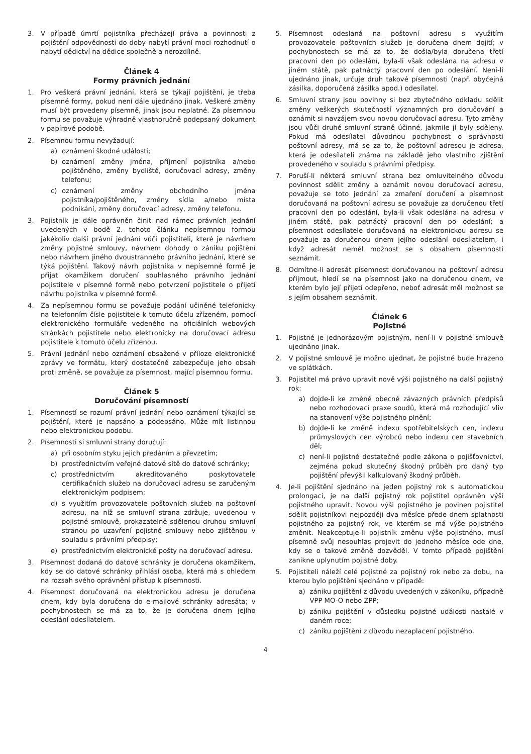3. V případě úmrtí pojistníka přecházejí práva a povinnosti z pojištění odpovědnosti do doby nabytí právní moci rozhodnutí o nabytí dědictví na dědice společně a nerozdílně.
Článek 4
Formy právních jednání
1. Pro veškerá právní jednání, která se týkají pojištění, je třeba písemné formy, pokud není dále ujednáno jinak. Veškeré změny musí být provedeny písemně, jinak jsou neplatné. Za písemnou formu se považuje výhradně vlastnoručně podepsaný dokument v papírové podobě.
2. Písemnou formu nevyžadují:
a) oznámení škodné události;
b) oznámení změny jména, příjmení pojistníka a/nebo pojištěného, změny bydliště, doručovací adresy, změny telefonu;
c) oznámení změny obchodního jména pojistníka/pojištěného, změny sídla a/nebo místa podnikání, změny doručovací adresy, změny telefonu.
3. Pojistník je dále oprávněn činit nad rámec právních jednání uvedených v bodě 2. tohoto článku nepísemnou formou jakékoliv další právní jednání vůči pojistiteli, které je návrhem změny pojistné smlouvy, návrhem dohody o zániku pojištění nebo návrhem jiného dvoustranného právního jednání, které se týká pojištění. Takový návrh pojistníka v nepísemné formě je přijat okamžikem doručení souhlasného právního jednání pojistitele v písemné formě nebo potvrzení pojistitele o přijetí návrhu pojistníka v písemné formě.
4. Za nepísemnou formu se považuje podání učiněné telefonicky na telefonním čísle pojistitele k tomuto účelu zřízeném, pomocí elektronického formuláře vedeného na oficiálních webových stránkách pojistitele nebo elektronicky na doručovací adresu pojistitele k tomuto účelu zřízenou.
5. Právní jednání nebo oznámení obsažené v příloze elektronické zprávy ve formátu, který dostatečně zabezpečuje jeho obsah proti změně, se považuje za písemnost, mající písemnou formu.
Článek 5
Doručování písemností
1. Písemností se rozumí právní jednání nebo oznámení týkající se pojištění, které je napsáno a podepsáno. Může mít listinnou nebo elektronickou podobu.
2. Písemnosti si smluvní strany doručují:
a) při osobním styku jejich předáním a převzetím;
b) prostřednictvím veřejné datové sítě do datové schránky;
c) prostřednictvím akreditovaného poskytovatele certifikačních služeb na doručovací adresu se zaručeným elektronickým podpisem;
d) s využitím provozovatele poštovních služeb na poštovní adresu, na níž se smluvní strana zdržuje, uvedenou v pojistné smlouvě, prokazatelně sdělenou druhou smluvní stranou po uzavření pojistné smlouvy nebo zjištěnou v souladu s právními předpisy;
e) prostřednictvím elektronické pošty na doručovací adresu.
3. Písemnost dodaná do datové schránky je doručena okamžikem, kdy se do datové schránky přihlásí osoba, která má s ohledem na rozsah svého oprávnění přístup k písemnosti.
4. Písemnost doručovaná na elektronickou adresu je doručena dnem, kdy byla doručena do e-mailové schránky adresáta; v pochybnostech se má za to, že je doručena dnem jejího odeslání odesílatelem.
5. Písemnost odeslaná na poštovní adresu s využitím provozovatele poštovních služeb je doručena dnem dojití; v pochybnostech se má za to, že došla/byla doručena třetí pracovní den po odeslání, byla-li však odeslána na adresu v jiném státě, pak patnáctý pracovní den po odeslání. Není-li ujednáno jinak, určuje druh takové písemnosti (např. obyčejná zásilka, doporučená zásilka apod.) odesílatel.
6. Smluvní strany jsou povinny si bez zbytečného odkladu sdělit změny veškerých skutečností významných pro doručování a oznámit si navzájem svou novou doručovací adresu. Tyto změny jsou vůči druhé smluvní straně účinné, jakmile jí byly sděleny. Pokud má odesílatel důvodnou pochybnost o správnosti poštovní adresy, má se za to, že poštovní adresou je adresa, která je odesílateli známa na základě jeho vlastního zjištění provedeného v souladu s právními předpisy.
7. Poruší-li některá smluvní strana bez omluvitelného důvodu povinnost sdělit změny a oznámit novou doručovací adresu, považuje se toto jednání za zmaření doručení a písemnost doručovaná na poštovní adresu se považuje za doručenou třetí pracovní den po odeslání, byla-li však odeslána na adresu v jiném státě, pak patnáctý pracovní den po odeslání; a písemnost odesílatele doručovaná na elektronickou adresu se považuje za doručenou dnem jejího odeslání odesílatelem, i když adresát neměl možnost se s obsahem písemnosti seznámit.
8. Odmítne-li adresát písemnost doručovanou na poštovní adresu přijmout, hledí se na písemnost jako na doručenou dnem, ve kterém bylo její přijetí odepřeno, neboť adresát měl možnost se s jejím obsahem seznámit.
Článek 6
Pojistné
1. Pojistné je jednorázovým pojistným, není-li v pojistné smlouvě ujednáno jinak.
2. V pojistné smlouvě je možno ujednat, že pojistné bude hrazeno ve splátkách.
3. Pojistitel má právo upravit nově výši pojistného na další pojistný rok:
a) dojde-li ke změně obecně závazných právních předpisů nebo rozhodovací praxe soudů, která má rozhodující vliv na stanovení výše pojistného plnění;
b) dojde-li ke změně indexu spotřebitelských cen, indexu průmyslových cen výrobců nebo indexu cen stavebních děl;
c) není-li pojistné dostatečné podle zákona o pojišťovnictví, zejména pokud skutečný škodný průběh pro daný typ pojištění převýšil kalkulovaný škodný průběh.
4. Je-li pojištění sjednáno na jeden pojistný rok s automatickou prolongací, je na další pojistný rok pojistitel oprávněn výši pojistného upravit. Novou výši pojistného je povinen pojistitel sdělit pojistníkovi nejpozději dva měsíce přede dnem splatnosti pojistného za pojistný rok, ve kterém se má výše pojistného změnit. Neakceptuje-li pojistník změnu výše pojistného, musí písemně svůj nesouhlas projevit do jednoho měsíce ode dne, kdy se o takové změně dozvěděl. V tomto případě pojištění zanikne uplynutím pojistné doby.
5. Pojistiteli náleží celé pojistné za pojistný rok nebo za dobu, na kterou bylo pojištění sjednáno v případě:
a) zániku pojištění z důvodu uvedených v zákoníku, případně VPP MO-O nebo ZPP;
b) zániku pojištění v důsledku pojistné události nastalé v daném roce;
c) zániku pojištění z důvodu nezaplacení pojistného.
4